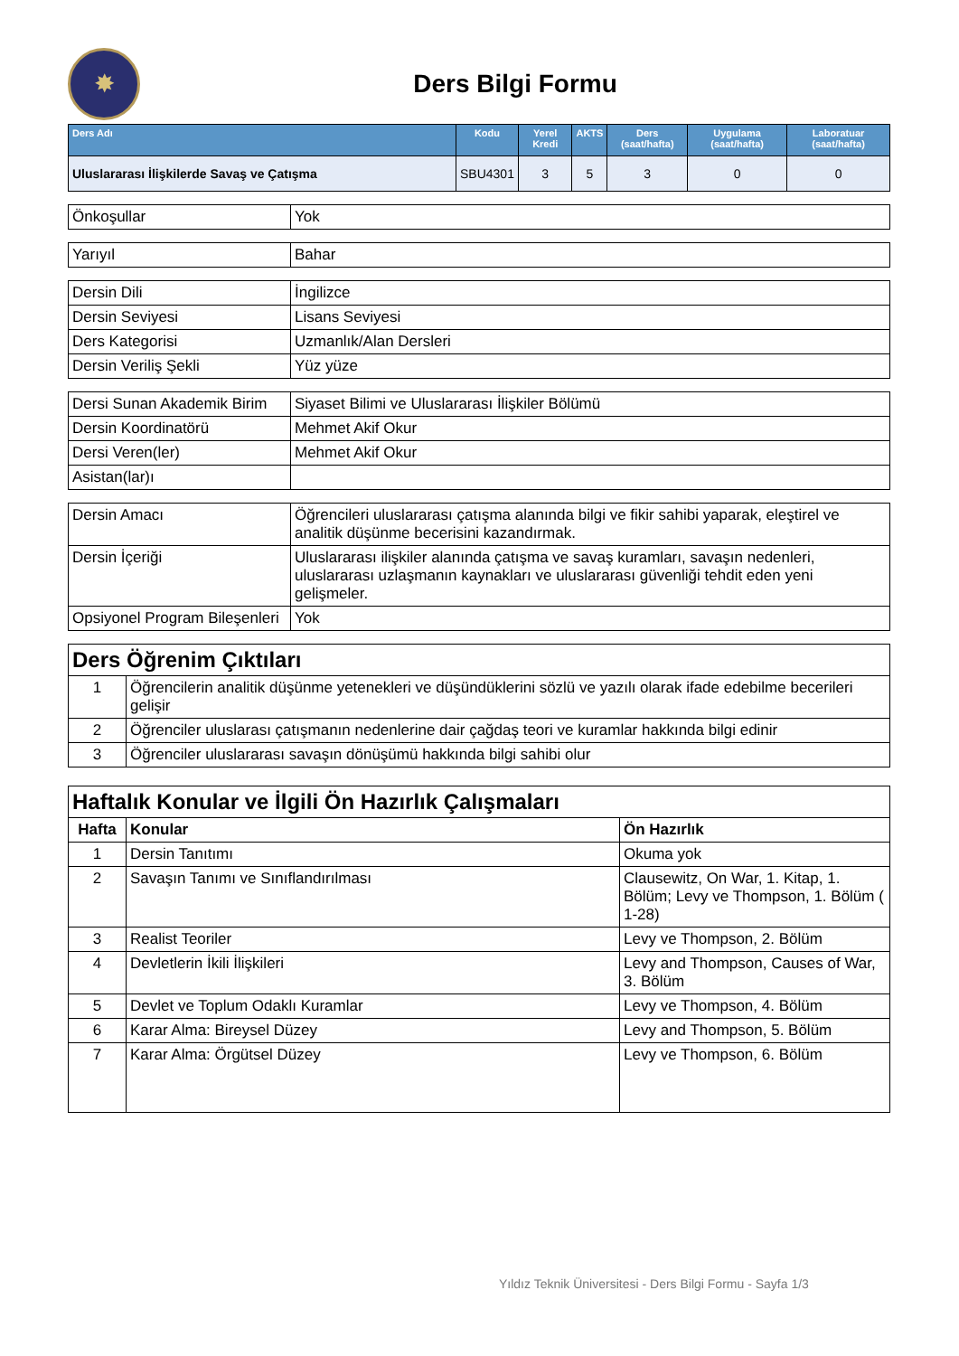✸
Ders Bilgi Formu
| Ders Adı | Kodu | Yerel Kredi | AKTS | Ders (saat/hafta) | Uygulama (saat/hafta) | Laboratuar (saat/hafta) |
| --- | --- | --- | --- | --- | --- | --- |
| Uluslararası İlişkilerde Savaş ve Çatışma | SBU4301 | 3 | 5 | 3 | 0 | 0 |
| Önkoşullar | Yok |
| Yarıyıl | Bahar |
| Dersin Dili | İngilizce |
| Dersin Seviyesi | Lisans Seviyesi |
| Ders Kategorisi | Uzmanlık/Alan Dersleri |
| Dersin Veriliş Şekli | Yüz yüze |
| Dersi Sunan Akademik Birim | Siyaset Bilimi ve Uluslararası İlişkiler Bölümü |
| Dersin Koordinatörü | Mehmet Akif Okur |
| Dersi Veren(ler) | Mehmet Akif Okur |
| Asistan(lar)ı | |
| Dersin Amacı | Öğrencileri uluslararası çatışma alanında bilgi ve fikir sahibi yaparak, eleştirel ve analitik düşünme becerisini kazandırmak. |
| Dersin İçeriği | Uluslararası ilişkiler alanında çatışma ve savaş kuramları, savaşın nedenleri, uluslararası uzlaşmanın kaynakları ve uluslararası güvenliği tehdit eden yeni gelişmeler. |
| Opsiyonel Program Bileşenleri | Yok |
| Ders Öğrenim Çıktıları | |
| 1 | Öğrencilerin analitik düşünme yetenekleri ve düşündüklerini sözlü ve yazılı olarak ifade edebilme becerileri gelişir |
| 2 | Öğrenciler uluslarası çatışmanın nedenlerine dair çağdaş teori ve kuramlar hakkında bilgi edinir |
| 3 | Öğrenciler uluslararası savaşın dönüşümü hakkında bilgi sahibi olur |
| Haftalık Konular ve İlgili Ön Hazırlık Çalışmaları | | |
| Hafta | Konular | Ön Hazırlık |
| 1 | Dersin Tanıtımı | Okuma yok |
| 2 | Savaşın Tanımı ve Sınıflandırılması | Clausewitz, On War, 1. Kitap, 1. Bölüm; Levy ve Thompson, 1. Bölüm ( 1-28) |
| 3 | Realist Teoriler | Levy ve Thompson, 2. Bölüm |
| 4 | Devletlerin İkili İlişkileri | Levy and Thompson, Causes of War, 3. Bölüm |
| 5 | Devlet ve Toplum Odaklı Kuramlar | Levy ve Thompson, 4. Bölüm |
| 6 | Karar Alma: Bireysel Düzey | Levy and Thompson, 5. Bölüm |
| 7 | Karar Alma: Örgütsel Düzey | Levy ve Thompson, 6. Bölüm |
Yıldız Teknik Üniversitesi - Ders Bilgi Formu - Sayfa 1/3